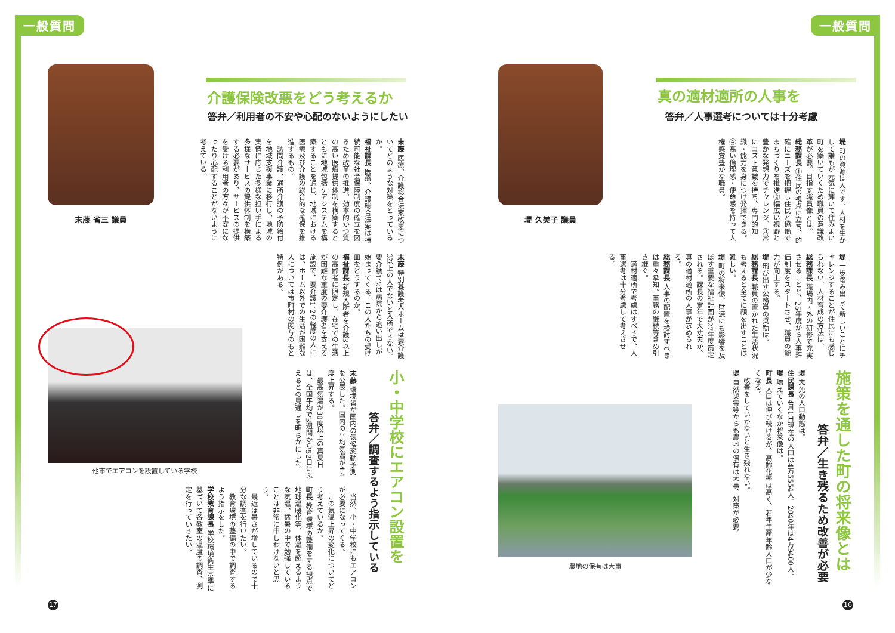一般質問
堤 久美子 議員
真の適材適所の人事を
答弁／人事選考については十分考慮
堤 町の資源は人です。人材を生かして誰もが元気に輝いて住みよい町を築いていくため職員の意識改革が必要。目指す職員像とは。
総務課長 ①住民の視点に立ち、的確にニーズを把握し住民と協働でまちづくりを推進②幅広い視野と豊かな発想力でチャレンジ。③常にコスト意識を持ち、専門的知識・能力を身につけ発揮できる。④高い倫理感・使命感を持って人権感覚豊かな職員。
堤 一歩踏み出して新しいことにチャレンジすることが住民にも感じられない。人材育成の方法は。
総務課長 職場内・外の研修で充実させることと、25年度から人事評価制度をスタートさせ、職員の能力が向上する。
堤 飛び出す公務員の奨励は。
総務課長 職員の置かれた生活状況も考えると全てに顔を出すことは難しい。
堤 町の将来像、財源にも影響を及ぼす重要な福祉計画が27年度策定される。課長の定年で大丈夫か、真の適材適所の人事が求められる。
総務課長 人事の配置を検討すべきは重々承知。事務の継続等含め引き継ぐ。
　適材適所で考慮はすべきで、人事選考は十分考慮して考えさせる。
施策を通した町の将来像とは
答弁／生き残るため改善が必要
堤 志免の人口動態は。
住民課長 4月1日現在の人口は4万5554人。2040年は4万9400人。
堤 増えていくなか将来像は。
町長 人口は伸び続けるが、高齢化率は高く、若年生産年齢人口が少なくなる。
　改善をしていかないと生き残れない。
堤 自然災害等からも農地の保有は大事、対策が必要。
農地の保有は大事
16
一般質問
末藤 省三 議員
介護保険改悪をどう考えるか
答弁／利用者の不安や心配のないようにしたい
末藤 医療、介護総合法案改悪についてどのような対策をとっているか。
福祉課長 医療、介護総合法案は持続可能な社会保障制度の確立を図るため改革の推進、効率的かつ質の高い医療提供体制を構築するとともに地域包括ケアシステムを構築することを通じ、地域における医療及び介護の総合的な確保を推進するもの。
　訪問介護、通所介護の予防給付を地域支援事業に移行し、地域の実情に応じた多様な担い手による多様なサービスの提供体制を構築する必要があり、サービスの提供を受ける利用者の方々が不安になったり心配することがないように考えている。
末藤 特別養護老人ホームは要介護3以上の人でないと入所できない。要介護1、2は病院から追い出しが始まってくる。この人たちの受け皿をどうするのか。
福祉課長 新規入所者を介護3以上の高齢者に限定し、在宅での生活が困難な重度の要介護者を支える施設で、要介護1、2の軽度の人には、ホーム以外での生活が困難な人については市町村の関与のもと特例がある。
小・中学校にエアコン設置を
答弁／調査するよう指示している
末藤 環境省が国内の気候変動予測を公表した。国内の平均気温が4.4度上昇する。
　最高気温が30度以上の真夏日は、全国平均で3週間から52日にふえるとの見通しを明らかにした。
　当然、小・中学校にもエアコンが必要になってくる。
　この気温上昇の変化についてどう考えているか。
町長 教育環境の整備をする観点で地球温暖化等、体温を超えるような気温、猛暑の中で勉強していることは非常に申しわけないと思う。
　最近は暑さが増しているので十分な調査を行いたい。
　教育環境の整備の中で調査するよう指示をした。
学校教育課長 学校環境衛生基準に基づいて各教室の温度の調査、測定を行っていきたい。
他市でエアコンを設置している学校
17